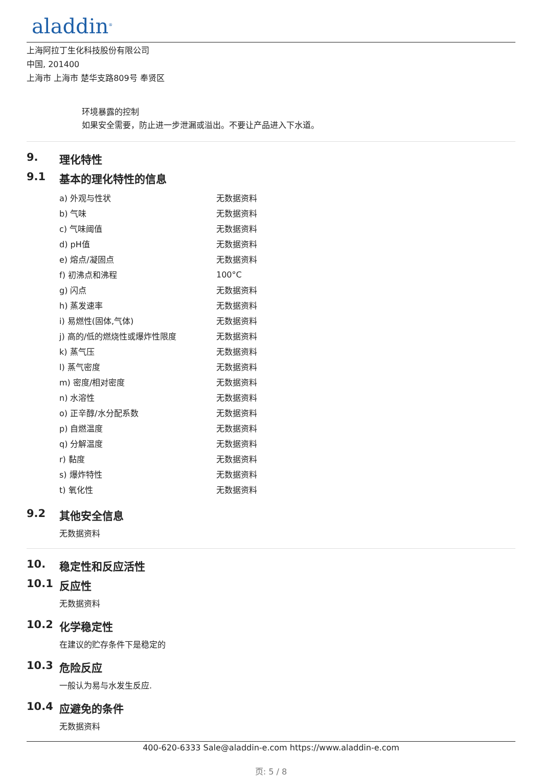aladdin<sup>®</sup>
上海阿拉丁生化科技股份有限公司
中国, 201400
上海市 上海市 楚华支路809号 奉贤区
环境暴露的控制
如果安全需要，防止进一步泄漏或溢出。不要让产品进入下水道。
9. 理化特性
9.1 基本的理化特性的信息
| a) 外观与性状 | 无数据资料 |
| b) 气味 | 无数据资料 |
| c) 气味阈值 | 无数据资料 |
| d) pH值 | 无数据资料 |
| e) 熔点/凝固点 | 无数据资料 |
| f) 初沸点和沸程 | 100°C |
| g) 闪点 | 无数据资料 |
| h) 蒸发速率 | 无数据资料 |
| i) 易燃性(固体,气体) | 无数据资料 |
| j) 高的/低的燃烧性或爆炸性限度 | 无数据资料 |
| k) 蒸气压 | 无数据资料 |
| l) 蒸气密度 | 无数据资料 |
| m) 密度/相对密度 | 无数据资料 |
| n) 水溶性 | 无数据资料 |
| o) 正辛醇/水分配系数 | 无数据资料 |
| p) 自燃温度 | 无数据资料 |
| q) 分解温度 | 无数据资料 |
| r) 黏度 | 无数据资料 |
| s) 爆炸特性 | 无数据资料 |
| t) 氧化性 | 无数据资料 |
9.2 其他安全信息
无数据资料
10. 稳定性和反应活性
10.1 反应性
无数据资料
10.2 化学稳定性
在建议的贮存条件下是稳定的
10.3 危险反应
一般认为易与水发生反应.
10.4 应避免的条件
无数据资料
400-620-6333 Sale@aladdin-e.com https://www.aladdin-e.com
页: 5 / 8